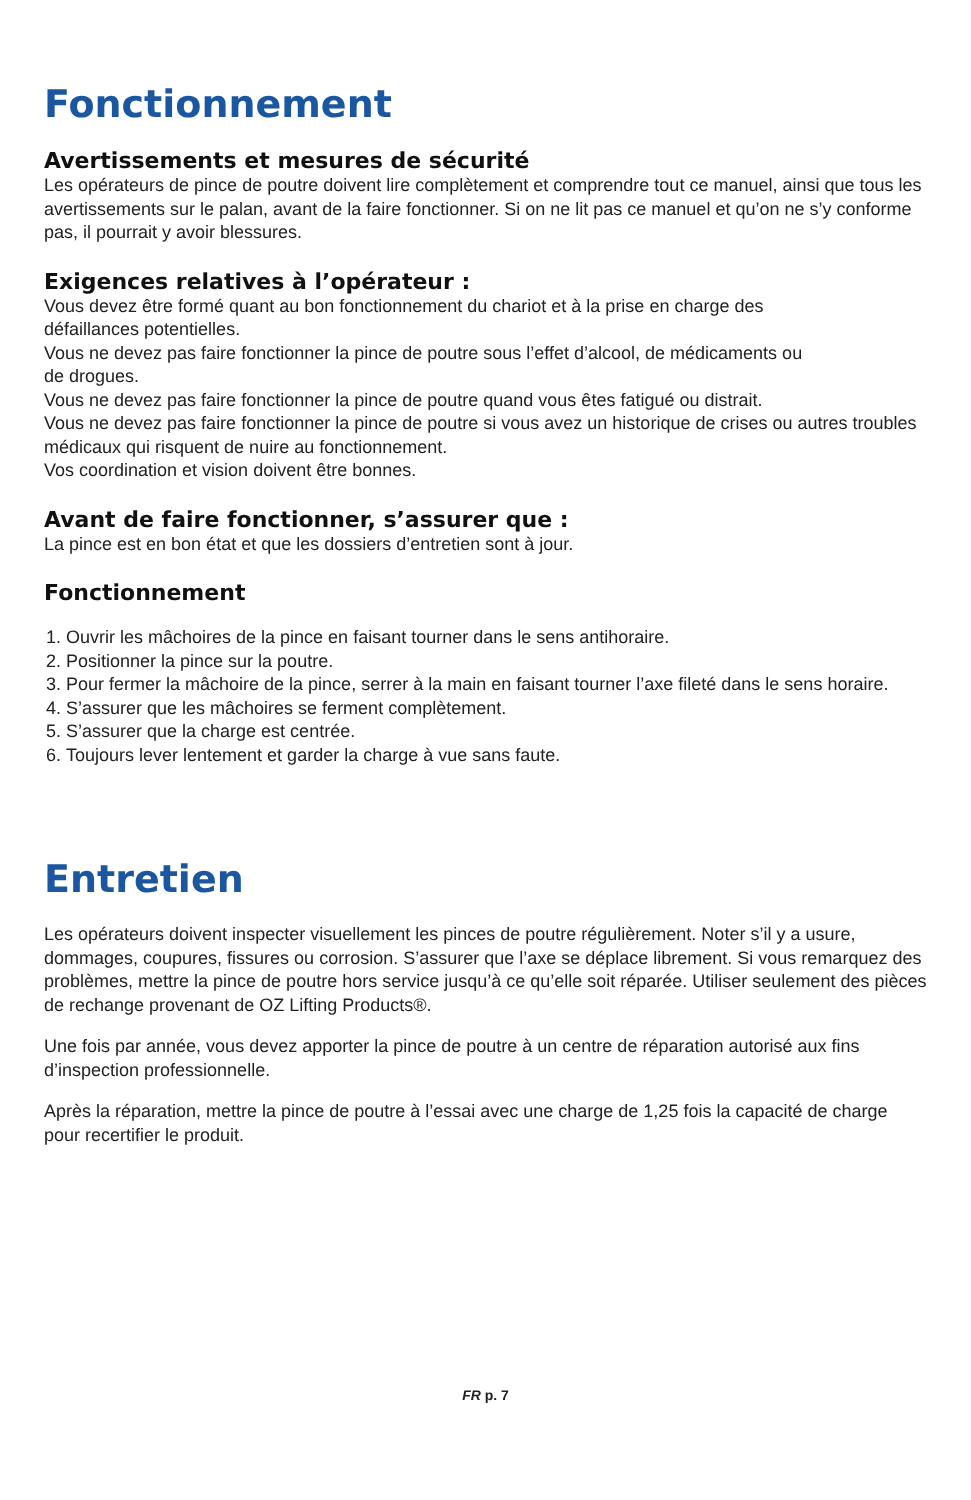Fonctionnement
Avertissements et mesures de sécurité
Les opérateurs de pince de poutre doivent lire complètement et comprendre tout ce manuel, ainsi que tous les avertissements sur le palan, avant de la faire fonctionner. Si on ne lit pas ce manuel et qu’on ne s’y conforme pas, il pourrait y avoir blessures.
Exigences relatives à l’opérateur :
Vous devez être formé quant au bon fonctionnement du chariot et à la prise en charge des
défaillances potentielles.
Vous ne devez pas faire fonctionner la pince de poutre sous l’effet d’alcool, de médicaments ou
de drogues.
Vous ne devez pas faire fonctionner la pince de poutre quand vous êtes fatigué ou distrait.
Vous ne devez pas faire fonctionner la pince de poutre si vous avez un historique de crises ou autres troubles médicaux qui risquent de nuire au fonctionnement.
Vos coordination et vision doivent être bonnes.
Avant de faire fonctionner, s’assurer que :
La pince est en bon état et que les dossiers d’entretien sont à jour.
Fonctionnement
1. Ouvrir les mâchoires de la pince en faisant tourner dans le sens antihoraire.
2. Positionner la pince sur la poutre.
3. Pour fermer la mâchoire de la pince, serrer à la main en faisant tourner l’axe fileté dans le sens horaire.
4. S’assurer que les mâchoires se ferment complètement.
5. S’assurer que la charge est centrée.
6. Toujours lever lentement et garder la charge à vue sans faute.
Entretien
Les opérateurs doivent inspecter visuellement les pinces de poutre régulièrement. Noter s’il y a usure, dommages, coupures, fissures ou corrosion. S’assurer que l’axe se déplace librement. Si vous remarquez des problèmes, mettre la pince de poutre hors service jusqu’à ce qu’elle soit réparée. Utiliser seulement des pièces de rechange provenant de OZ Lifting Products®.
Une fois par année, vous devez apporter la pince de poutre à un centre de réparation autorisé aux fins d’inspection professionnelle.
Après la réparation, mettre la pince de poutre à l’essai avec une charge de 1,25 fois la capacité de charge pour recertifier le produit.
FR p. 7